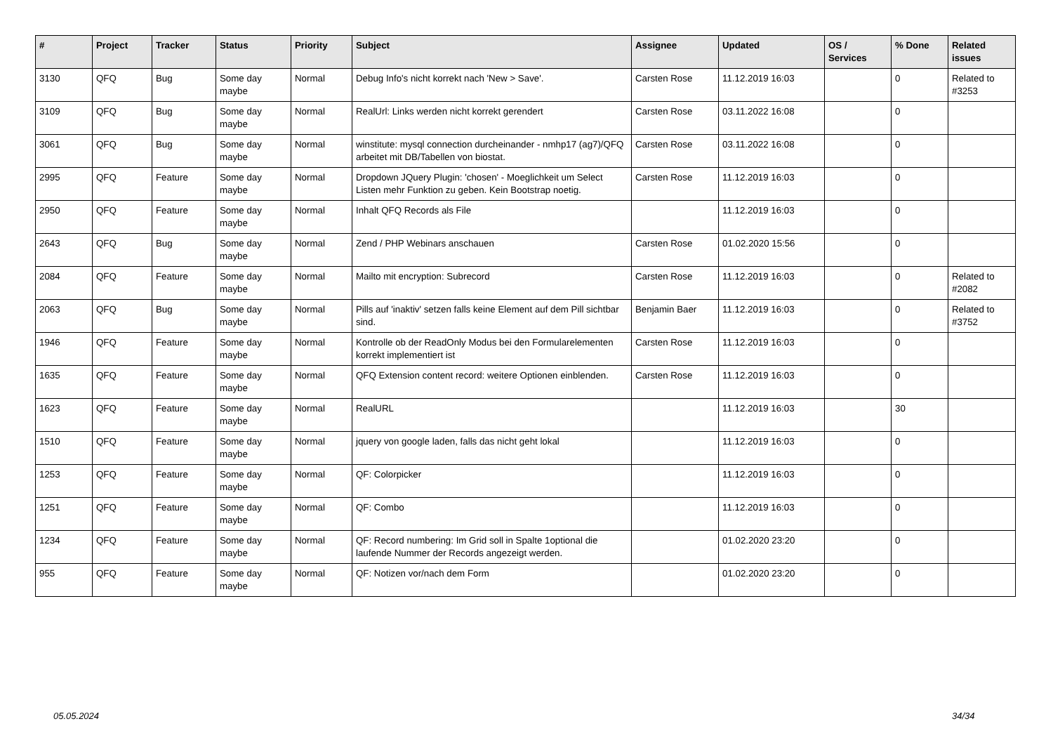| # | Project | Tracker | Status | Priority | Subject | Assignee | Updated | OS / Services | % Done | Related issues |
| --- | --- | --- | --- | --- | --- | --- | --- | --- | --- | --- |
| 3130 | QFQ | Bug | Some day maybe | Normal | Debug Info's nicht korrekt nach 'New > Save'. | Carsten Rose | 11.12.2019 16:03 | | 0 | Related to #3253 |
| 3109 | QFQ | Bug | Some day maybe | Normal | RealUrl: Links werden nicht korrekt gerendert | Carsten Rose | 03.11.2022 16:08 | | 0 | |
| 3061 | QFQ | Bug | Some day maybe | Normal | winstitute: mysql connection durcheinander - nmhp17 (ag7)/QFQ arbeitet mit DB/Tabellen von biostat. | Carsten Rose | 03.11.2022 16:08 | | 0 | |
| 2995 | QFQ | Feature | Some day maybe | Normal | Dropdown JQuery Plugin: 'chosen' - Moeglichkeit um Select Listen mehr Funktion zu geben. Kein Bootstrap noetig. | Carsten Rose | 11.12.2019 16:03 | | 0 | |
| 2950 | QFQ | Feature | Some day maybe | Normal | Inhalt QFQ Records als File | | 11.12.2019 16:03 | | 0 | |
| 2643 | QFQ | Bug | Some day maybe | Normal | Zend / PHP Webinars anschauen | Carsten Rose | 01.02.2020 15:56 | | 0 | |
| 2084 | QFQ | Feature | Some day maybe | Normal | Mailto mit encryption: Subrecord | Carsten Rose | 11.12.2019 16:03 | | 0 | Related to #2082 |
| 2063 | QFQ | Bug | Some day maybe | Normal | Pills auf 'inaktiv' setzen falls keine Element auf dem Pill sichtbar sind. | Benjamin Baer | 11.12.2019 16:03 | | 0 | Related to #3752 |
| 1946 | QFQ | Feature | Some day maybe | Normal | Kontrolle ob der ReadOnly Modus bei den Formularelementen korrekt implementiert ist | Carsten Rose | 11.12.2019 16:03 | | 0 | |
| 1635 | QFQ | Feature | Some day maybe | Normal | QFQ Extension content record: weitere Optionen einblenden. | Carsten Rose | 11.12.2019 16:03 | | 0 | |
| 1623 | QFQ | Feature | Some day maybe | Normal | RealURL | | 11.12.2019 16:03 | | 30 | |
| 1510 | QFQ | Feature | Some day maybe | Normal | jquery von google laden, falls das nicht geht lokal | | 11.12.2019 16:03 | | 0 | |
| 1253 | QFQ | Feature | Some day maybe | Normal | QF: Colorpicker | | 11.12.2019 16:03 | | 0 | |
| 1251 | QFQ | Feature | Some day maybe | Normal | QF: Combo | | 11.12.2019 16:03 | | 0 | |
| 1234 | QFQ | Feature | Some day maybe | Normal | QF: Record numbering: Im Grid soll in Spalte 1optional die laufende Nummer der Records angezeigt werden. | | 01.02.2020 23:20 | | 0 | |
| 955 | QFQ | Feature | Some day maybe | Normal | QF: Notizen vor/nach dem Form | | 01.02.2020 23:20 | | 0 | |
05.05.2024 34/34